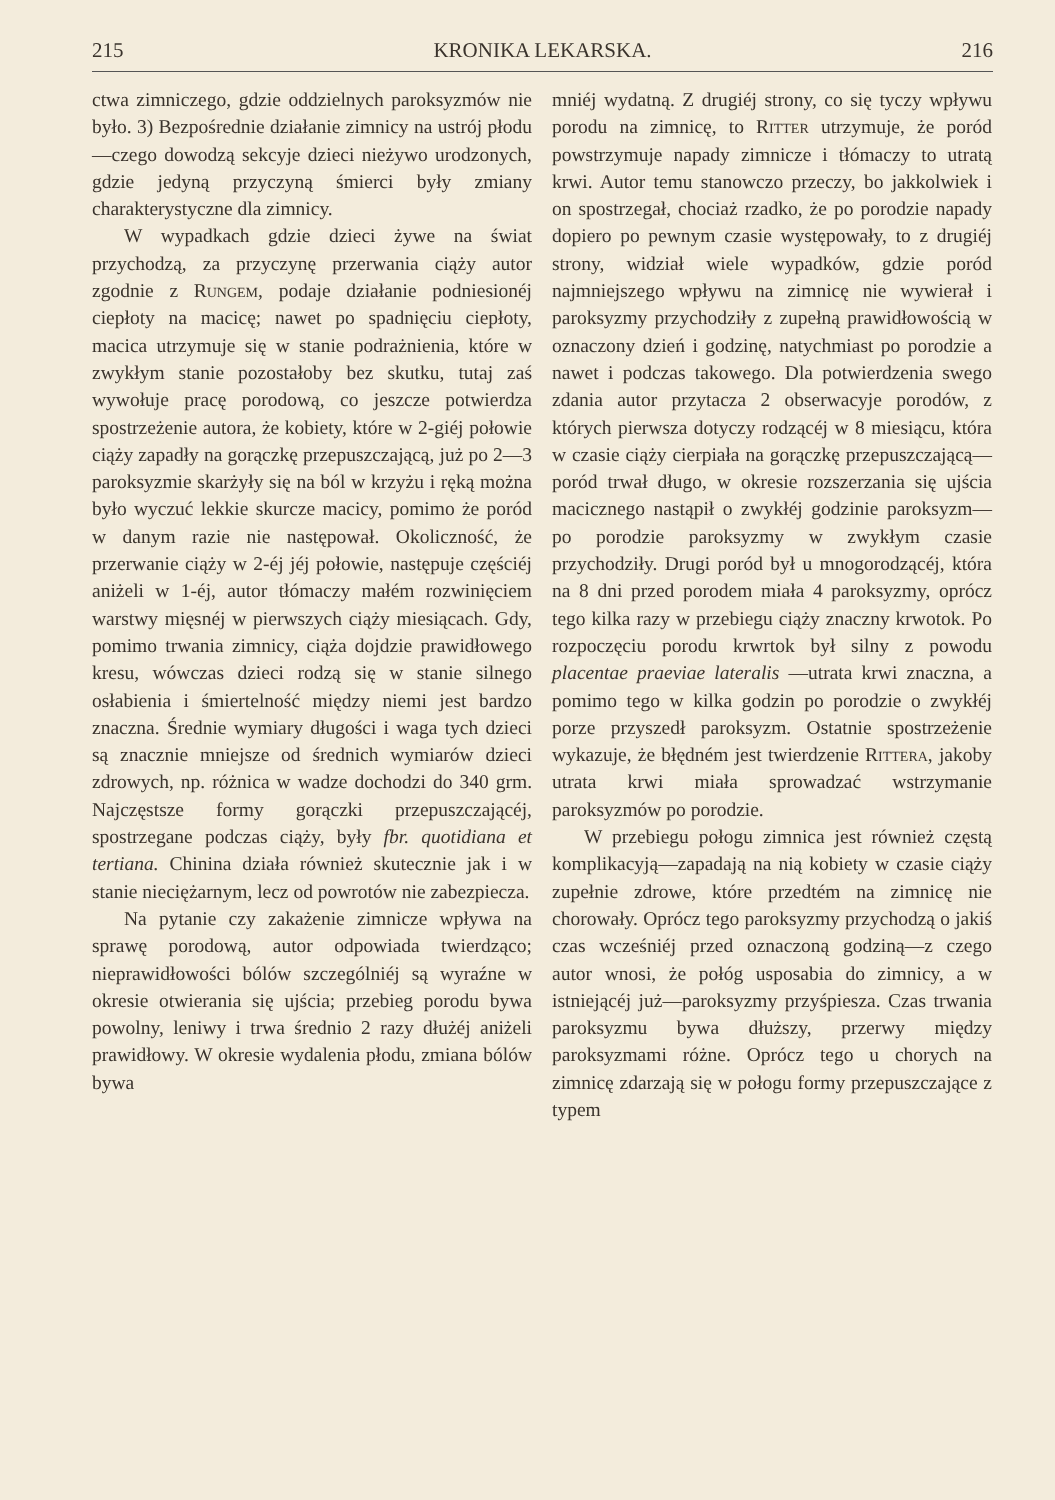215 KRONIKA LEKARSKA. 216
ctwa zimniczego, gdzie oddzielnych paroksyzmów nie było. 3) Bezpośrednie działanie zimnicy na ustrój płodu—czego dowodzą sekcyje dzieci nieżywo urodzonych, gdzie jedyną przyczyną śmierci były zmiany charakterystyczne dla zimnicy.
W wypadkach gdzie dzieci żywe na świat przychodzą, za przyczynę przerwania ciąży autor zgodnie z Rungem, podaje działanie podniesionéj ciepłoty na macicę; nawet po spadnięciu ciepłoty, macica utrzymuje się w stanie podrażnienia, które w zwykłym stanie pozostałoby bez skutku, tutaj zaś wywołuje pracę porodową, co jeszcze potwierdza spostrzeżenie autora, że kobiety, które w 2-giéj połowie ciąży zapadły na gorączkę przepuszczającą, już po 2—3 paroksyzmie skarżyły się na ból w krzyżu i ręką można było wyczuć lekkie skurcze macicy, pomimo że poród w danym razie nie następował. Okoliczność, że przerwanie ciąży w 2-éj jéj połowie, następuje częściéj aniżeli w 1-éj, autor tłómaczy małém rozwinięciem warstwy mięsnéj w pierwszych ciąży miesiącach. Gdy, pomimo trwania zimnicy, ciąża dojdzie prawidłowego kresu, wówczas dzieci rodzą się w stanie silnego osłabienia i śmiertelność między niemi jest bardzo znaczna. Średnie wymiary długości i waga tych dzieci są znacznie mniejsze od średnich wymiarów dzieci zdrowych, np. różnica w wadze dochodzi do 340 grm. Najczęstsze formy gorączki przepuszczającéj, spostrzegane podczas ciąży, były fbr. quotidiana et tertiana. Chinina działa również skutecznie jak i w stanie nieciężarnym, lecz od powrotów nie zabezpiecza.
Na pytanie czy zakażenie zimnicze wpływa na sprawę porodową, autor odpowiada twierdząco; nieprawidłowości bólów szczególniéj są wyraźne w okresie otwierania się ujścia; przebieg porodu bywa powolny, leniwy i trwa średnio 2 razy dłużéj aniżeli prawidłowy. W okresie wydalenia płodu, zmiana bólów bywa
mniéj wydatną. Z drugiéj strony, co się tyczy wpływu porodu na zimnicę, to Ritter utrzymuje, że poród powstrzymuje napady zimnicze i tłómaczy to utratą krwi. Autor temu stanowczo przeczy, bo jakkolwiek i on spostrzegał, chociaż rzadko, że po porodzie napady dopiero po pewnym czasie występowały, to z drugiéj strony, widział wiele wypadków, gdzie poród najmniejszego wpływu na zimnicę nie wywierał i paroksyzmy przychodziły z zupełną prawidłowością w oznaczony dzień i godzinę, natychmiast po porodzie a nawet i podczas takowego. Dla potwierdzenia swego zdania autor przytacza 2 obserwacyje porodów, z których pierwsza dotyczy rodzącéj w 8 miesiącu, która w czasie ciąży cierpiała na gorączkę przepuszczającą—poród trwał długo, w okresie rozszerzania się ujścia macicznego nastąpił o zwykłéj godzinie paroksyzm—po porodzie paroksyzmy w zwykłym czasie przychodziły. Drugi poród był u mnogorodzącéj, która na 8 dni przed porodem miała 4 paroksyzmy, oprócz tego kilka razy w przebiegu ciąży znaczny krwotok. Po rozpoczęciu porodu krwrtok był silny z powodu placentae praeviae lateralis —utrata krwi znaczna, a pomimo tego w kilka godzin po porodzie o zwykłéj porze przyszedł paroksyzm. Ostatnie spostrzeżenie wykazuje, że błędném jest twierdzenie Rittera, jakoby utrata krwi miała sprowadzać wstrzymanie paroksyzmów po porodzie.
W przebiegu połogu zimnica jest również częstą komplikacyją—zapadają na nią kobiety w czasie ciąży zupełnie zdrowe, które przedtém na zimnicę nie chorowały. Oprócz tego paroksyzmy przychodzą o jakiś czas wcześniéj przed oznaczoną godziną—z czego autor wnosi, że połóg usposabia do zimnicy, a w istniejącéj już—paroksyzmy przyśpiesza. Czas trwania paroksyzmu bywa dłuższy, przerwy między paroksyzmami różne. Oprócz tego u chorych na zimnicę zdarzają się w połogu formy przepuszczające z typem